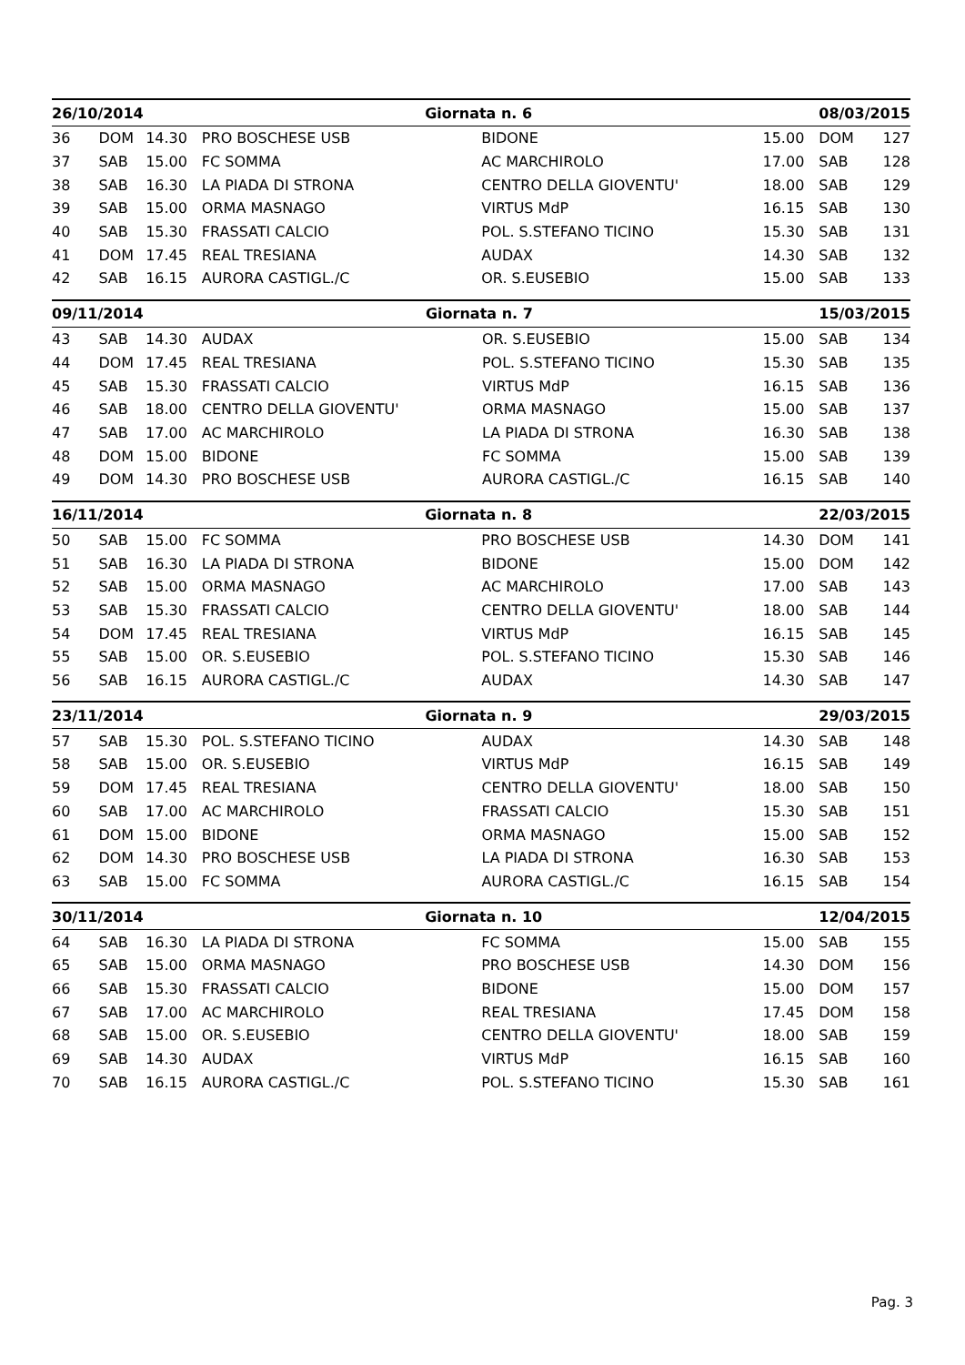| 26/10/2014 | | | | Giornata n. 6 | | 08/03/2015 | |
| --- | --- | --- | --- | --- | --- | --- | --- |
| 36 | DOM | 14.30 | PRO BOSCHESE USB | BIDONE | 15.00 | DOM | 127 |
| 37 | SAB | 15.00 | FC SOMMA | AC MARCHIROLO | 17.00 | SAB | 128 |
| 38 | SAB | 16.30 | LA PIADA DI STRONA | CENTRO DELLA GIOVENTU' | 18.00 | SAB | 129 |
| 39 | SAB | 15.00 | ORMA MASNAGO | VIRTUS MdP | 16.15 | SAB | 130 |
| 40 | SAB | 15.30 | FRASSATI CALCIO | POL. S.STEFANO TICINO | 15.30 | SAB | 131 |
| 41 | DOM | 17.45 | REAL TRESIANA | AUDAX | 14.30 | SAB | 132 |
| 42 | SAB | 16.15 | AURORA CASTIGL./C | OR. S.EUSEBIO | 15.00 | SAB | 133 |
| 09/11/2014 | | | | Giornata n. 7 | | 15/03/2015 | |
| --- | --- | --- | --- | --- | --- | --- | --- |
| 43 | SAB | 14.30 | AUDAX | OR. S.EUSEBIO | 15.00 | SAB | 134 |
| 44 | DOM | 17.45 | REAL TRESIANA | POL. S.STEFANO TICINO | 15.30 | SAB | 135 |
| 45 | SAB | 15.30 | FRASSATI CALCIO | VIRTUS MdP | 16.15 | SAB | 136 |
| 46 | SAB | 18.00 | CENTRO DELLA GIOVENTU' | ORMA MASNAGO | 15.00 | SAB | 137 |
| 47 | SAB | 17.00 | AC MARCHIROLO | LA PIADA DI STRONA | 16.30 | SAB | 138 |
| 48 | DOM | 15.00 | BIDONE | FC SOMMA | 15.00 | SAB | 139 |
| 49 | DOM | 14.30 | PRO BOSCHESE USB | AURORA CASTIGL./C | 16.15 | SAB | 140 |
| 16/11/2014 | | | | Giornata n. 8 | | 22/03/2015 | |
| --- | --- | --- | --- | --- | --- | --- | --- |
| 50 | SAB | 15.00 | FC SOMMA | PRO BOSCHESE USB | 14.30 | DOM | 141 |
| 51 | SAB | 16.30 | LA PIADA DI STRONA | BIDONE | 15.00 | DOM | 142 |
| 52 | SAB | 15.00 | ORMA MASNAGO | AC MARCHIROLO | 17.00 | SAB | 143 |
| 53 | SAB | 15.30 | FRASSATI CALCIO | CENTRO DELLA GIOVENTU' | 18.00 | SAB | 144 |
| 54 | DOM | 17.45 | REAL TRESIANA | VIRTUS MdP | 16.15 | SAB | 145 |
| 55 | SAB | 15.00 | OR. S.EUSEBIO | POL. S.STEFANO TICINO | 15.30 | SAB | 146 |
| 56 | SAB | 16.15 | AURORA CASTIGL./C | AUDAX | 14.30 | SAB | 147 |
| 23/11/2014 | | | | Giornata n. 9 | | 29/03/2015 | |
| --- | --- | --- | --- | --- | --- | --- | --- |
| 57 | SAB | 15.30 | POL. S.STEFANO TICINO | AUDAX | 14.30 | SAB | 148 |
| 58 | SAB | 15.00 | OR. S.EUSEBIO | VIRTUS MdP | 16.15 | SAB | 149 |
| 59 | DOM | 17.45 | REAL TRESIANA | CENTRO DELLA GIOVENTU' | 18.00 | SAB | 150 |
| 60 | SAB | 17.00 | AC MARCHIROLO | FRASSATI CALCIO | 15.30 | SAB | 151 |
| 61 | DOM | 15.00 | BIDONE | ORMA MASNAGO | 15.00 | SAB | 152 |
| 62 | DOM | 14.30 | PRO BOSCHESE USB | LA PIADA DI STRONA | 16.30 | SAB | 153 |
| 63 | SAB | 15.00 | FC SOMMA | AURORA CASTIGL./C | 16.15 | SAB | 154 |
| 30/11/2014 | | | | Giornata n. 10 | | 12/04/2015 | |
| --- | --- | --- | --- | --- | --- | --- | --- |
| 64 | SAB | 16.30 | LA PIADA DI STRONA | FC SOMMA | 15.00 | SAB | 155 |
| 65 | SAB | 15.00 | ORMA MASNAGO | PRO BOSCHESE USB | 14.30 | DOM | 156 |
| 66 | SAB | 15.30 | FRASSATI CALCIO | BIDONE | 15.00 | DOM | 157 |
| 67 | SAB | 17.00 | AC MARCHIROLO | REAL TRESIANA | 17.45 | DOM | 158 |
| 68 | SAB | 15.00 | OR. S.EUSEBIO | CENTRO DELLA GIOVENTU' | 18.00 | SAB | 159 |
| 69 | SAB | 14.30 | AUDAX | VIRTUS MdP | 16.15 | SAB | 160 |
| 70 | SAB | 16.15 | AURORA CASTIGL./C | POL. S.STEFANO TICINO | 15.30 | SAB | 161 |
Pag. 3